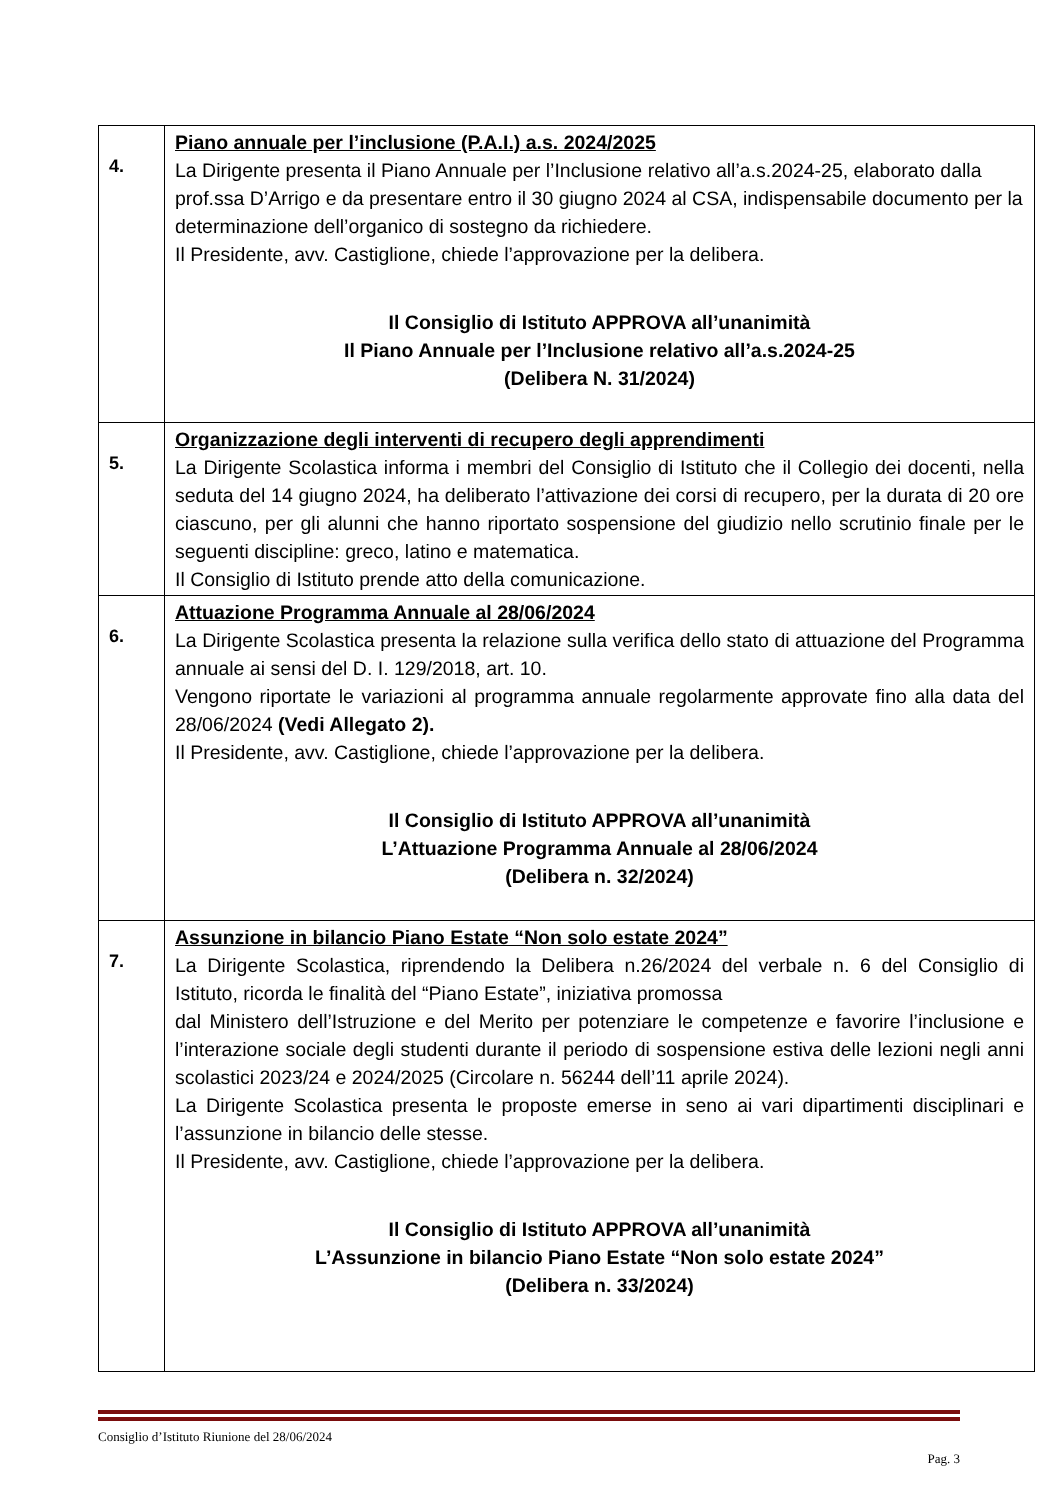| 4. | Piano annuale per l’inclusione (P.A.I.) a.s. 2024/2025 La Dirigente presenta il Piano Annuale per l’Inclusione relativo all’a.s.2024-25, elaborato dalla prof.ssa D’Arrigo e da presentare entro il 30 giugno 2024 al CSA, indispensabile documento per la determinazione dell’organico di sostegno da richiedere. Il Presidente, avv. Castiglione, chiede l’approvazione per la delibera. Il Consiglio di Istituto APPROVA all’unanimità Il Piano Annuale per l’Inclusione relativo all’a.s.2024-25 (Delibera N. 31/2024) |
| 5. | Organizzazione degli interventi di recupero degli apprendimenti La Dirigente Scolastica informa i membri del Consiglio di Istituto che il Collegio dei docenti, nella seduta del 14 giugno 2024, ha deliberato l’attivazione dei corsi di recupero, per la durata di 20 ore ciascuno, per gli alunni che hanno riportato sospensione del giudizio nello scrutinio finale per le seguenti discipline: greco, latino e matematica. Il Consiglio di Istituto prende atto della comunicazione. |
| 6. | Attuazione Programma Annuale al 28/06/2024 La Dirigente Scolastica presenta la relazione sulla verifica dello stato di attuazione del Programma annuale ai sensi del D. I. 129/2018, art. 10. Vengono riportate le variazioni al programma annuale regolarmente approvate fino alla data del 28/06/2024 (Vedi Allegato 2). Il Presidente, avv. Castiglione, chiede l’approvazione per la delibera. Il Consiglio di Istituto APPROVA all’unanimità L’Attuazione Programma Annuale al 28/06/2024 (Delibera n. 32/2024) |
| 7. | Assunzione in bilancio Piano Estate “Non solo estate 2024” La Dirigente Scolastica, riprendendo la Delibera n.26/2024 del verbale n. 6 del Consiglio di Istituto, ricorda le finalità del “Piano Estate”, iniziativa promossa dal Ministero dell’Istruzione e del Merito per potenziare le competenze e favorire l’inclusione e l’interazione sociale degli studenti durante il periodo di sospensione estiva delle lezioni negli anni scolastici 2023/24 e 2024/2025 (Circolare n. 56244 dell’11 aprile 2024). La Dirigente Scolastica presenta le proposte emerse in seno ai vari dipartimenti disciplinari e l’assunzione in bilancio delle stesse. Il Presidente, avv. Castiglione, chiede l’approvazione per la delibera. Il Consiglio di Istituto APPROVA all’unanimità L’Assunzione in bilancio Piano Estate “Non solo estate 2024” (Delibera n. 33/2024) |
Consiglio d’Istituto Riunione del 28/06/2024
Pag. 3